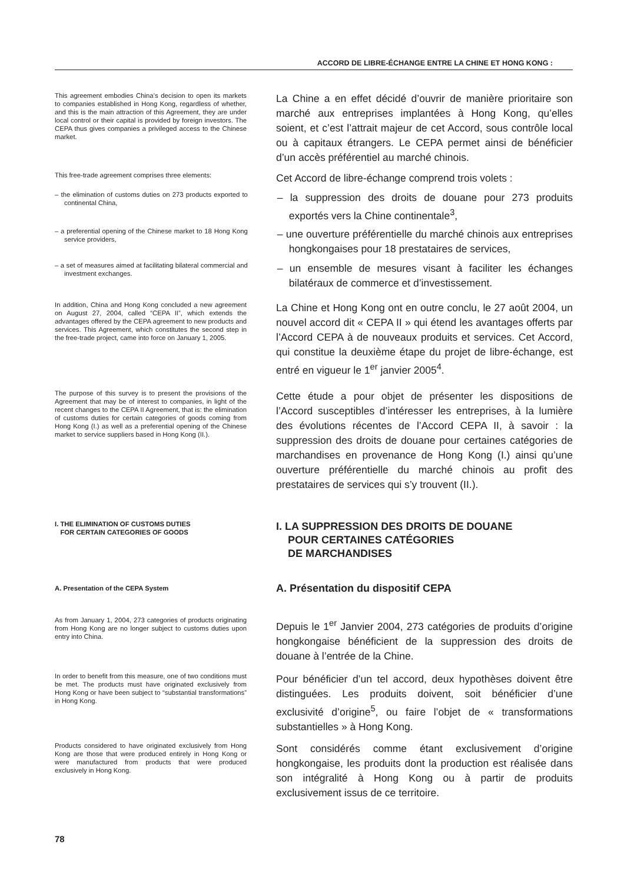ACCORD DE LIBRE-ÉCHANGE ENTRE LA CHINE ET HONG KONG :
This agreement embodies China’s decision to open its markets to companies established in Hong Kong, regardless of whether, and this is the main attraction of this Agreement, they are under local control or their capital is provided by foreign investors. The CEPA thus gives companies a privileged access to the Chinese market.
La Chine a en effet décidé d’ouvrir de manière prioritaire son marché aux entreprises implantées à Hong Kong, qu’elles soient, et c’est l’attrait majeur de cet Accord, sous contrôle local ou à capitaux étrangers. Le CEPA permet ainsi de bénéficier d’un accès préférentiel au marché chinois.
This free-trade agreement comprises three elements:
Cet Accord de libre-échange comprend trois volets :
– the elimination of customs duties on 273 products exported to continental China,
– la suppression des droits de douane pour 273 produits exportés vers la Chine continentale<sup>3</sup>,
– a preferential opening of the Chinese market to 18 Hong Kong service providers,
– une ouverture préférentielle du marché chinois aux entreprises hongkongaises pour 18 prestataires de services,
– a set of measures aimed at facilitating bilateral commercial and investment exchanges.
– un ensemble de mesures visant à faciliter les échanges bilatéraux de commerce et d’investissement.
In addition, China and Hong Kong concluded a new agreement on August 27, 2004, called “CEPA II”, which extends the advantages offered by the CEPA agreement to new products and services. This Agreement, which constitutes the second step in the free-trade project, came into force on January 1, 2005.
La Chine et Hong Kong ont en outre conclu, le 27 août 2004, un nouvel accord dit « CEPA II » qui étend les avantages offerts par l’Accord CEPA à de nouveaux produits et services. Cet Accord, qui constitue la deuxième étape du projet de libre-échange, est entré en vigueur le 1<sup>er</sup> janvier 2005<sup>4</sup>.
The purpose of this survey is to present the provisions of the Agreement that may be of interest to companies, in light of the recent changes to the CEPA II Agreement, that is: the elimination of customs duties for certain categories of goods coming from Hong Kong (I.) as well as a preferential opening of the Chinese market to service suppliers based in Hong Kong (II.).
Cette étude a pour objet de présenter les dispositions de l’Accord susceptibles d’intéresser les entreprises, à la lumière des évolutions récentes de l’Accord CEPA II, à savoir : la suppression des droits de douane pour certaines catégories de marchandises en provenance de Hong Kong (I.) ainsi qu’une ouverture préférentielle du marché chinois au profit des prestataires de services qui s’y trouvent (II.).
I. THE ELIMINATION OF CUSTOMS DUTIES
FOR CERTAIN CATEGORIES OF GOODS
I. LA SUPPRESSION DES DROITS DE DOUANE
POUR CERTAINES CATÉGORIES
DE MARCHANDISES
A. Presentation of the CEPA System
A. Présentation du dispositif CEPA
As from January 1, 2004, 273 categories of products originating from Hong Kong are no longer subject to customs duties upon entry into China.
Depuis le 1<sup>er</sup> Janvier 2004, 273 catégories de produits d’origine hongkongaise bénéficient de la suppression des droits de douane à l’entrée de la Chine.
In order to benefit from this measure, one of two conditions must be met. The products must have originated exclusively from Hong Kong or have been subject to “substantial transformations” in Hong Kong.
Pour bénéficier d’un tel accord, deux hypothèses doivent être distinguées. Les produits doivent, soit bénéficier d’une exclusivité d’origine<sup>5</sup>, ou faire l’objet de « transformations substantielles » à Hong Kong.
Products considered to have originated exclusively from Hong Kong are those that were produced entirely in Hong Kong or were manufactured from products that were produced exclusively in Hong Kong.
Sont considérés comme étant exclusivement d’origine hongkongaise, les produits dont la production est réalisée dans son intégralité à Hong Kong ou à partir de produits exclusivement issus de ce territoire.
78